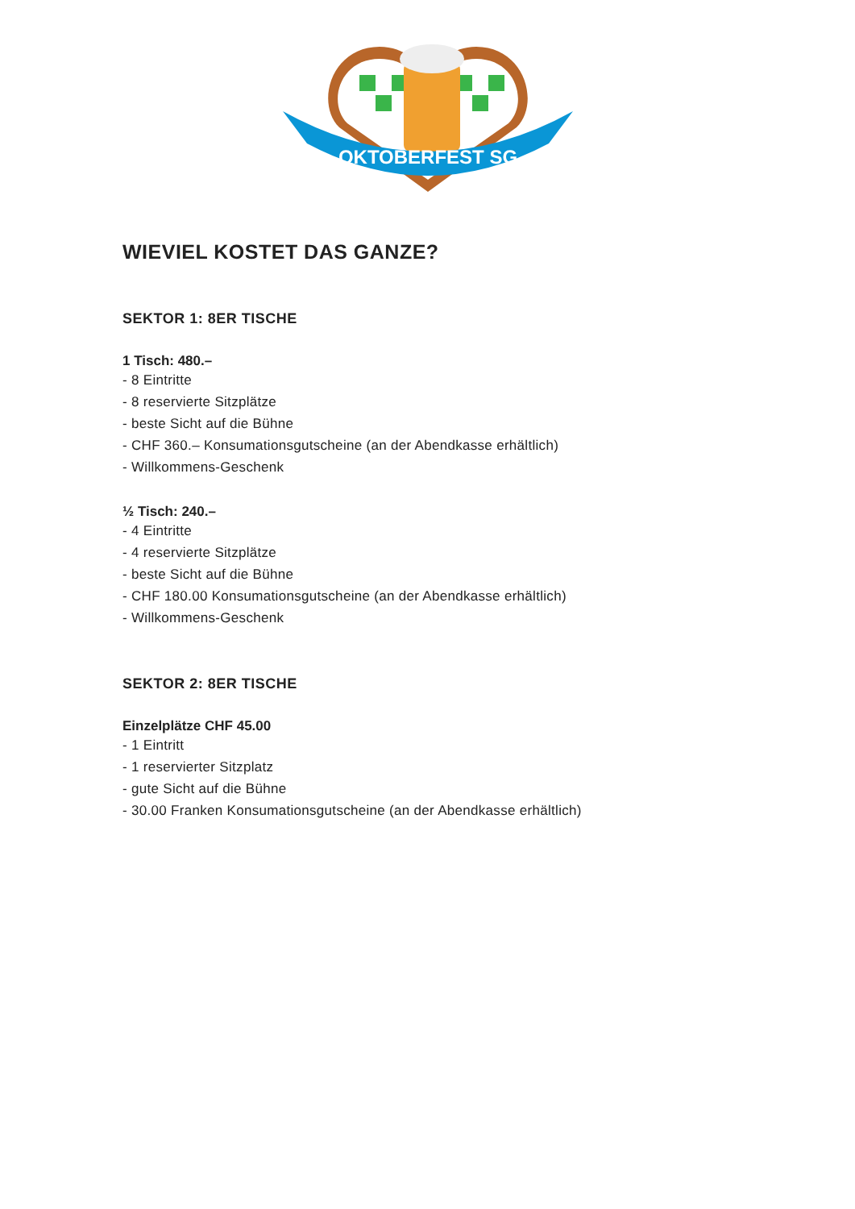OKTOBERFEST SG
WIEVIEL KOSTET DAS GANZE?
SEKTOR 1: 8ER TISCHE
1 Tisch: 480.–
- 8 Eintritte
- 8 reservierte Sitzplätze
- beste Sicht auf die Bühne
- CHF 360.– Konsumationsgutscheine (an der Abendkasse erhältlich)
- Willkommens-Geschenk
½ Tisch: 240.–
- 4 Eintritte
- 4 reservierte Sitzplätze
- beste Sicht auf die Bühne
- CHF 180.00 Konsumationsgutscheine (an der Abendkasse erhältlich)
- Willkommens-Geschenk
SEKTOR 2: 8ER TISCHE
Einzelplätze CHF 45.00
- 1 Eintritt
- 1 reservierter Sitzplatz
- gute Sicht auf die Bühne
- 30.00 Franken Konsumationsgutscheine (an der Abendkasse erhältlich)